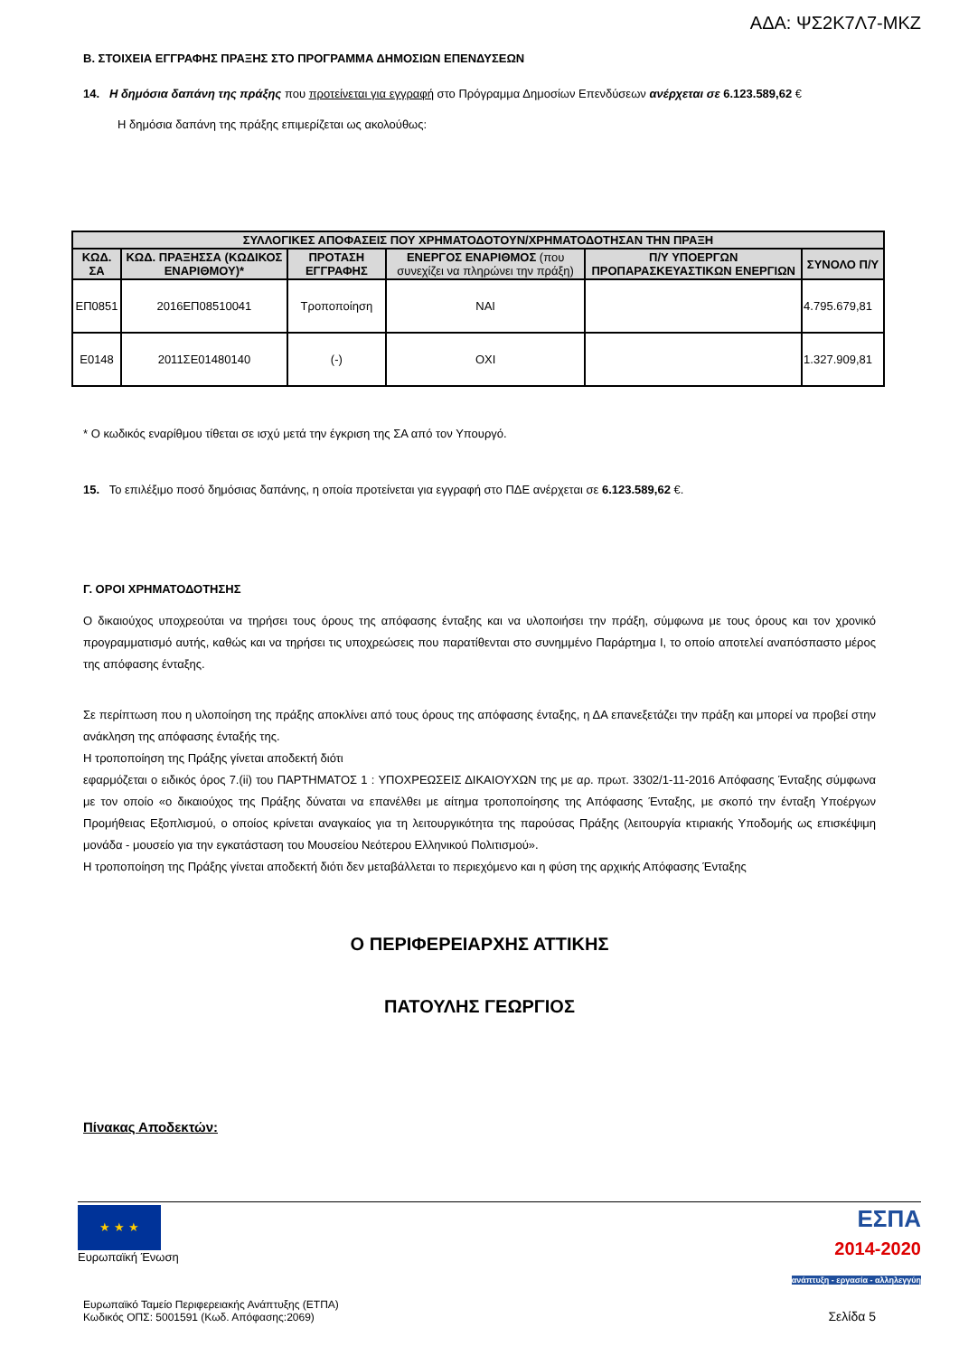ΑΔΑ: ΨΣ2Κ7Λ7-ΜΚΖ
Β. ΣΤΟΙΧΕΙΑ ΕΓΓΡΑΦΗΣ ΠΡΑΞΗΣ ΣΤΟ ΠΡΟΓΡΑΜΜΑ ΔΗΜΟΣΙΩΝ ΕΠΕΝΔΥΣΕΩΝ
14. Η δημόσια δαπάνη της πράξης που προτείνεται για εγγραφή στο Πρόγραμμα Δημοσίων Επενδύσεων ανέρχεται σε 6.123.589,62 €
Η δημόσια δαπάνη της πράξης επιμερίζεται ως ακολούθως:
| ΣΥΛΛΟΓΙΚΕΣ ΑΠΟΦΑΣΕΙΣ ΠΟΥ ΧΡΗΜΑΤΟΔΟΤΟΥΝ/ΧΡΗΜΑΤΟΔΟΤΗΣΑΝ ΤΗΝ ΠΡΑΞΗ | | | | | |
| --- | --- | --- | --- | --- | --- |
| ΚΩΔ. ΣΑ | ΚΩΔ. ΠΡΑΞΗΣΣΑ (ΚΩΔΙΚΟΣ ΕΝΑΡΙΘΜΟΥ)* | ΠΡΟΤΑΣΗ ΕΓΓΡΑΦΗΣ | ΕΝΕΡΓΟΣ ΕΝΑΡΙΘΜΟΣ (που συνεχίζει να πληρώνει την πράξη) | Π/Υ ΥΠΟΕΡΓΩΝ ΠΡΟΠΑΡΑΣΚΕΥΑΣΤΙΚΩΝ ΕΝΕΡΓΙΩΝ | ΣΥΝΟΛΟ Π/Υ |
| ΕΠ0851 | 2016ΕΠ08510041 | Τροποποίηση | ΝΑΙ | | 4.795.679,81 |
| Ε0148 | 2011ΣΕ01480140 | (-) | ΟΧΙ | | 1.327.909,81 |
* Ο κωδικός εναρίθμου τίθεται σε ισχύ μετά την έγκριση της ΣΑ από τον Υπουργό.
15. Το επιλέξιμο ποσό δημόσιας δαπάνης, η οποία προτείνεται για εγγραφή στο ΠΔΕ ανέρχεται σε 6.123.589,62 €.
Γ. ΟΡΟΙ ΧΡΗΜΑΤΟΔΟΤΗΣΗΣ
Ο δικαιούχος υποχρεούται να τηρήσει τους όρους της απόφασης ένταξης και να υλοποιήσει την πράξη, σύμφωνα με τους όρους και τον χρονικό προγραμματισμό αυτής, καθώς και να τηρήσει τις υποχρεώσεις που παρατίθενται στο συνημμένο Παράρτημα Ι, το οποίο αποτελεί αναπόσπαστο μέρος της απόφασης ένταξης.
Σε περίπτωση που η υλοποίηση της πράξης αποκλίνει από τους όρους της απόφασης ένταξης, η ΔΑ επανεξετάζει την πράξη και μπορεί να προβεί στην ανάκληση της απόφασης ένταξής της.
Η τροποποίηση της Πράξης γίνεται αποδεκτή διότι
εφαρμόζεται ο ειδικός όρος 7.(ii) του ΠΑΡΤΗΜΑΤΟΣ 1 : ΥΠΟΧΡΕΩΣΕΙΣ ΔΙΚΑΙΟΥΧΩΝ της με αρ. πρωτ. 3302/1-11-2016 Απόφασης Ένταξης σύμφωνα με τον οποίο «ο δικαιούχος της Πράξης δύναται να επανέλθει με αίτημα τροποποίησης της Απόφασης Ένταξης, με σκοπό την ένταξη Υποέργων Προμήθειας Εξοπλισμού, ο οποίος κρίνεται αναγκαίος για τη λειτουργικότητα της παρούσας Πράξης (λειτουργία κτιριακής Υποδομής ως επισκέψιμη μονάδα - μουσείο για την εγκατάσταση του Μουσείου Νεότερου Ελληνικού Πολιτισμού».
Η τροποποίηση της Πράξης γίνεται αποδεκτή διότι δεν μεταβάλλεται το περιεχόμενο και η φύση της αρχικής Απόφασης Ένταξης
Ο ΠΕΡΙΦΕΡΕΙΑΡΧΗΣ ΑΤΤΙΚΗΣ
ΠΑΤΟΥΛΗΣ ΓΕΩΡΓΙΟΣ
Πίνακας Αποδεκτών:
★ ★ ★
Ευρωπαϊκή Ένωση
ΕΣΠΑ
2014-2020
ανάπτυξη - εργασία - αλληλεγγύη
Ευρωπαϊκό Ταμείο Περιφερειακής Ανάπτυξης (ΕΤΠΑ)
Κωδικός ΟΠΣ: 5001591 (Κωδ. Απόφασης:2069)
Σελίδα 5